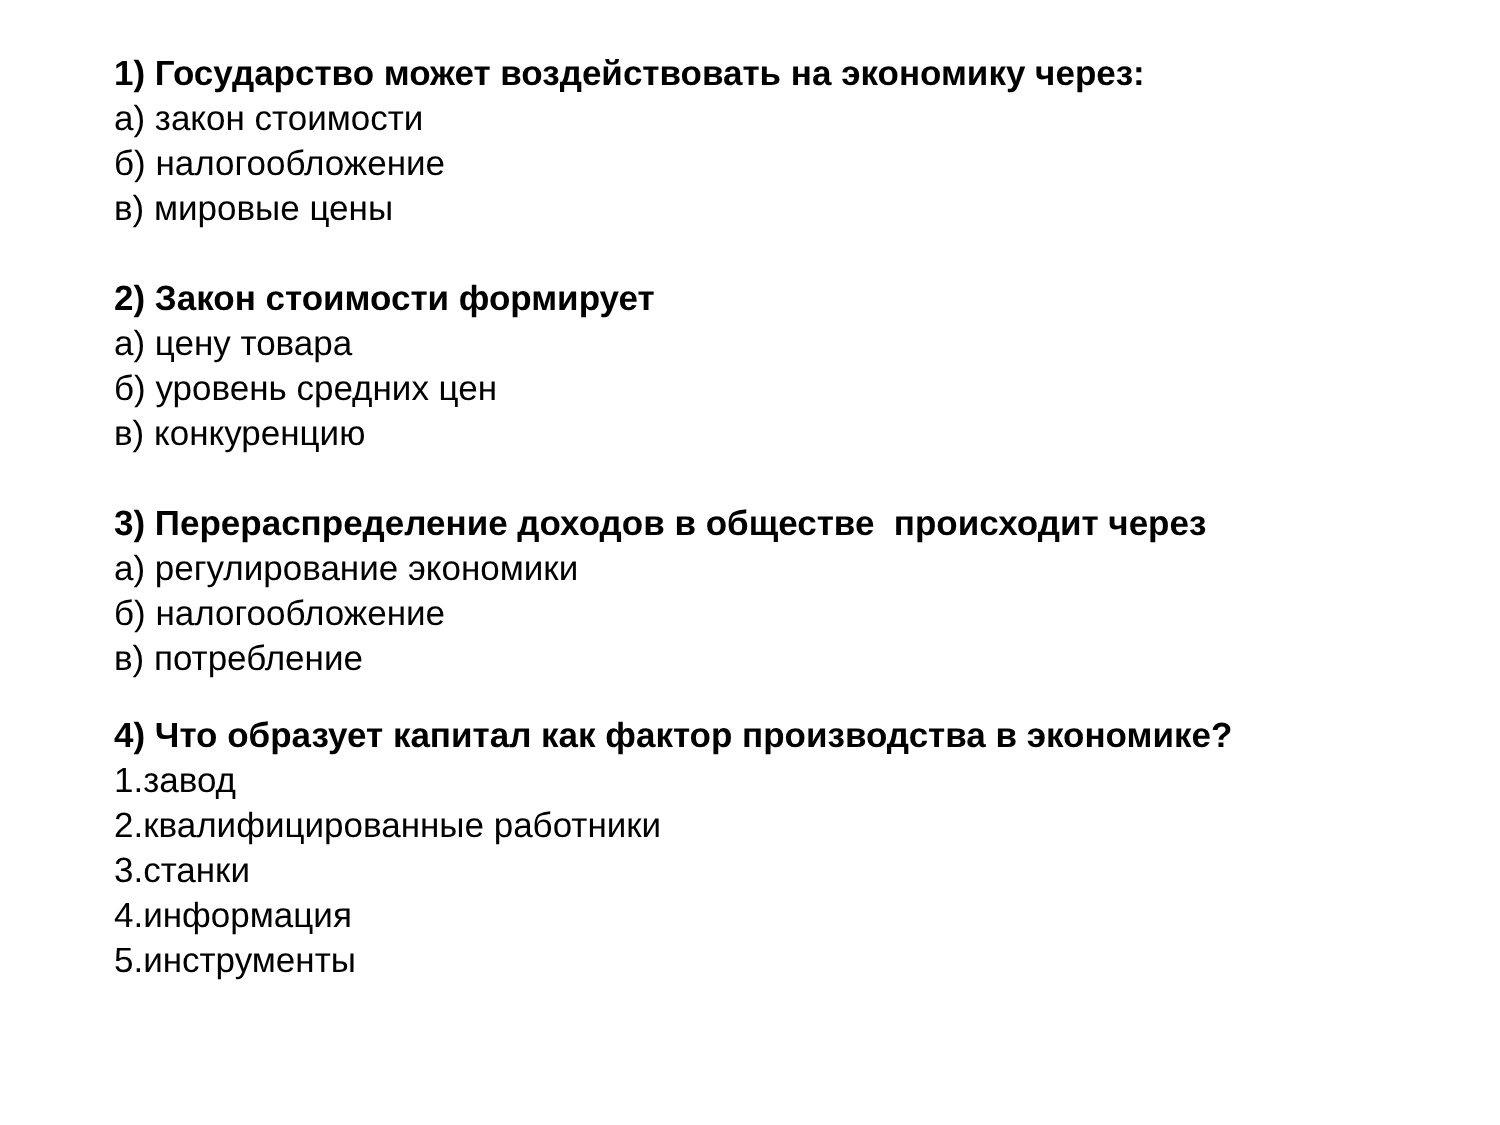1) Государство может воздействовать на экономику через:
а) закон стоимости
б) налогообложение
в) мировые цены
2) Закон стоимости формирует
а) цену товара
б) уровень средних цен
в) конкуренцию
3) Перераспределение доходов в обществе происходит через
а) регулирование экономики
б) налогообложение
в) потребление
4) Что образует капитал как фактор производства в экономике?
1.завод
2.квалифицированные работники
3.станки
4.информация
5.инструменты